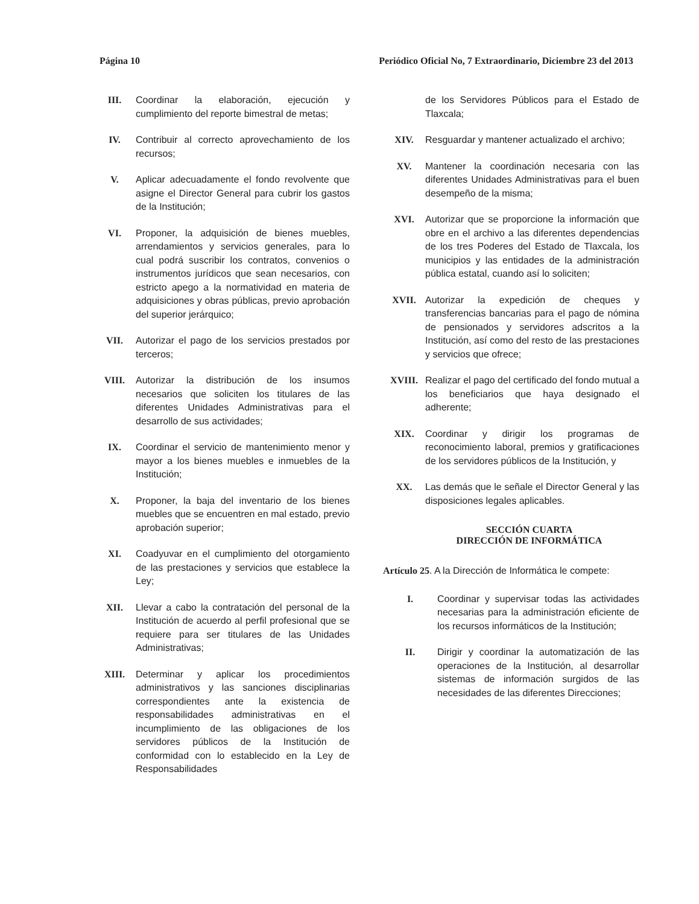Página 10 Periódico Oficial No, 7 Extraordinario, Diciembre 23 del 2013
III. Coordinar la elaboración, ejecución y cumplimiento del reporte bimestral de metas;
IV. Contribuir al correcto aprovechamiento de los recursos;
V. Aplicar adecuadamente el fondo revolvente que asigne el Director General para cubrir los gastos de la Institución;
VI. Proponer, la adquisición de bienes muebles, arrendamientos y servicios generales, para lo cual podrá suscribir los contratos, convenios o instrumentos jurídicos que sean necesarios, con estricto apego a la normatividad en materia de adquisiciones y obras públicas, previo aprobación del superior jerárquico;
VII. Autorizar el pago de los servicios prestados por terceros;
VIII. Autorizar la distribución de los insumos necesarios que soliciten los titulares de las diferentes Unidades Administrativas para el desarrollo de sus actividades;
IX. Coordinar el servicio de mantenimiento menor y mayor a los bienes muebles e inmuebles de la Institución;
X. Proponer, la baja del inventario de los bienes muebles que se encuentren en mal estado, previo aprobación superior;
XI. Coadyuvar en el cumplimiento del otorgamiento de las prestaciones y servicios que establece la Ley;
XII. Llevar a cabo la contratación del personal de la Institución de acuerdo al perfil profesional que se requiere para ser titulares de las Unidades Administrativas;
XIII. Determinar y aplicar los procedimientos administrativos y las sanciones disciplinarias correspondientes ante la existencia de responsabilidades administrativas en el incumplimiento de las obligaciones de los servidores públicos de la Institución de conformidad con lo establecido en la Ley de Responsabilidades
de los Servidores Públicos para el Estado de Tlaxcala;
XIV. Resguardar y mantener actualizado el archivo;
XV. Mantener la coordinación necesaria con las diferentes Unidades Administrativas para el buen desempeño de la misma;
XVI. Autorizar que se proporcione la información que obre en el archivo a las diferentes dependencias de los tres Poderes del Estado de Tlaxcala, los municipios y las entidades de la administración pública estatal, cuando así lo soliciten;
XVII. Autorizar la expedición de cheques y transferencias bancarias para el pago de nómina de pensionados y servidores adscritos a la Institución, así como del resto de las prestaciones y servicios que ofrece;
XVIII. Realizar el pago del certificado del fondo mutual a los beneficiarios que haya designado el adherente;
XIX. Coordinar y dirigir los programas de reconocimiento laboral, premios y gratificaciones de los servidores públicos de la Institución, y
XX. Las demás que le señale el Director General y las disposiciones legales aplicables.
SECCIÓN CUARTA
DIRECCIÓN DE INFORMÁTICA
Artículo 25. A la Dirección de Informática le compete:
I. Coordinar y supervisar todas las actividades necesarias para la administración eficiente de los recursos informáticos de la Institución;
II. Dirigir y coordinar la automatización de las operaciones de la Institución, al desarrollar sistemas de información surgidos de las necesidades de las diferentes Direcciones;